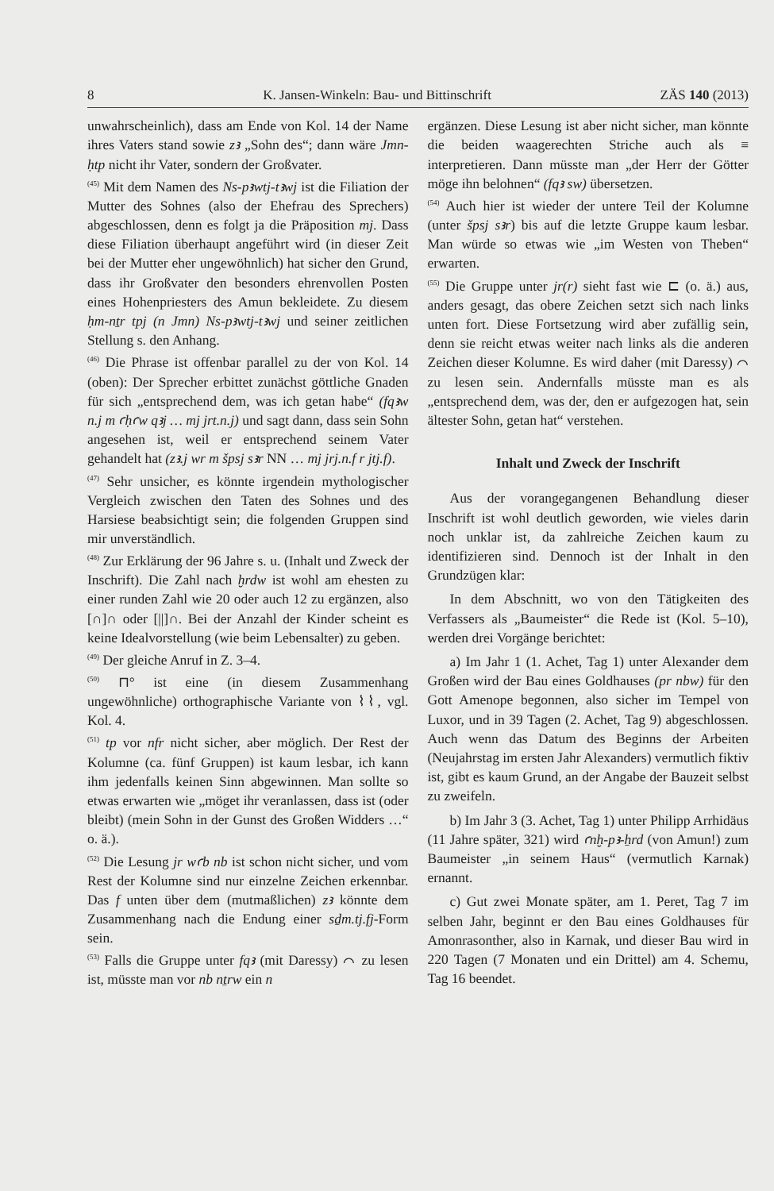8 K. Jansen-Winkeln: Bau- und Bittinschrift ZÄS 140 (2013)
unwahrscheinlich), dass am Ende von Kol. 14 der Name ihres Vaters stand sowie zꜣ „Sohn des“; dann wäre Jmn-ḥtp nicht ihr Vater, sondern der Großvater.
<sup>(45)</sup> Mit dem Namen des Ns-pꜣwtj-tꜣwj ist die Filiation der Mutter des Sohnes (also der Ehefrau des Sprechers) abgeschlossen, denn es folgt ja die Präposition mj. Dass diese Filiation überhaupt angeführt wird (in dieser Zeit bei der Mutter eher ungewöhnlich) hat sicher den Grund, dass ihr Großvater den besonders ehrenvollen Posten eines Hohenpriesters des Amun bekleidete. Zu diesem ḥm-nṯr tpj (n Jmn) Ns-pꜣwtj-tꜣwj und seiner zeitlichen Stellung s. den Anhang.
<sup>(46)</sup> Die Phrase ist offenbar parallel zu der von Kol. 14 (oben): Der Sprecher erbittet zunächst göttliche Gnaden für sich „entsprechend dem, was ich getan habe“ (fqꜣw n.j m ꜥḥꜥw qꜣj … mj jrt.n.j) und sagt dann, dass sein Sohn angesehen ist, weil er entsprechend seinem Vater gehandelt hat (zꜣ.j wr m špsj sꜣr NN … mj jrj.n.f r jtj.f).
<sup>(47)</sup> Sehr unsicher, es könnte irgendein mythologischer Vergleich zwischen den Taten des Sohnes und des Harsiese beabsichtigt sein; die folgenden Gruppen sind mir unverständlich.
<sup>(48)</sup> Zur Erklärung der 96 Jahre s. u. (Inhalt und Zweck der Inschrift). Die Zahl nach ḫrdw ist wohl am ehesten zu einer runden Zahl wie 20 oder auch 12 zu ergänzen, also [∩]∩ oder [||]∩. Bei der Anzahl der Kinder scheint es keine Idealvorstellung (wie beim Lebensalter) zu geben.
<sup>(49)</sup> Der gleiche Anruf in Z. 3–4.
<sup>(50)</sup> ⊓° ist eine (in diesem Zusammenhang ungewöhnliche) orthographische Variante von ⌇⌇, vgl. Kol. 4.
<sup>(51)</sup> tp vor nfr nicht sicher, aber möglich. Der Rest der Kolumne (ca. fünf Gruppen) ist kaum lesbar, ich kann ihm jedenfalls keinen Sinn abgewinnen. Man sollte so etwas erwarten wie „möget ihr veranlassen, dass ist (oder bleibt) (mein Sohn in der Gunst des Großen Widders …“ o. ä.).
<sup>(52)</sup> Die Lesung jr wꜥb nb ist schon nicht sicher, und vom Rest der Kolumne sind nur einzelne Zeichen erkennbar. Das f unten über dem (mutmaßlichen) zꜣ könnte dem Zusammenhang nach die Endung einer sḏm.tj.fj-Form sein.
<sup>(53)</sup> Falls die Gruppe unter fqꜣ (mit Daressy) ⌒ zu lesen ist, müsste man vor nb nṯrw ein n
ergänzen. Diese Lesung ist aber nicht sicher, man könnte die beiden waagerechten Striche auch als ≡ interpretieren. Dann müsste man „der Herr der Götter möge ihn belohnen“ (fqꜣ sw) übersetzen.
<sup>(54)</sup> Auch hier ist wieder der untere Teil der Kolumne (unter špsj sꜣr) bis auf die letzte Gruppe kaum lesbar. Man würde so etwas wie „im Westen von Theben“ erwarten.
<sup>(55)</sup> Die Gruppe unter jr(r) sieht fast wie ⊏ (o. ä.) aus, anders gesagt, das obere Zeichen setzt sich nach links unten fort. Diese Fortsetzung wird aber zufällig sein, denn sie reicht etwas weiter nach links als die anderen Zeichen dieser Kolumne. Es wird daher (mit Daressy) ⌒ zu lesen sein. Andernfalls müsste man es als „entsprechend dem, was der, den er aufgezogen hat, sein ältester Sohn, getan hat“ verstehen.
Inhalt und Zweck der Inschrift
Aus der vorangegangenen Behandlung dieser Inschrift ist wohl deutlich geworden, wie vieles darin noch unklar ist, da zahlreiche Zeichen kaum zu identifizieren sind. Dennoch ist der Inhalt in den Grundzügen klar:
In dem Abschnitt, wo von den Tätigkeiten des Verfassers als „Baumeister“ die Rede ist (Kol. 5–10), werden drei Vorgänge berichtet:
a) Im Jahr 1 (1. Achet, Tag 1) unter Alexander dem Großen wird der Bau eines Goldhauses (pr nbw) für den Gott Amenope begonnen, also sicher im Tempel von Luxor, und in 39 Tagen (2. Achet, Tag 9) abgeschlossen. Auch wenn das Datum des Beginns der Arbeiten (Neujahrstag im ersten Jahr Alexanders) vermutlich fiktiv ist, gibt es kaum Grund, an der Angabe der Bauzeit selbst zu zweifeln.
b) Im Jahr 3 (3. Achet, Tag 1) unter Philipp Arrhidäus (11 Jahre später, 321) wird ꜥnḫ-pꜣ-ẖrd (von Amun!) zum Baumeister „in seinem Haus“ (vermutlich Karnak) ernannt.
c) Gut zwei Monate später, am 1. Peret, Tag 7 im selben Jahr, beginnt er den Bau eines Goldhauses für Amonrasonther, also in Karnak, und dieser Bau wird in 220 Tagen (7 Monaten und ein Drittel) am 4. Schemu, Tag 16 beendet.